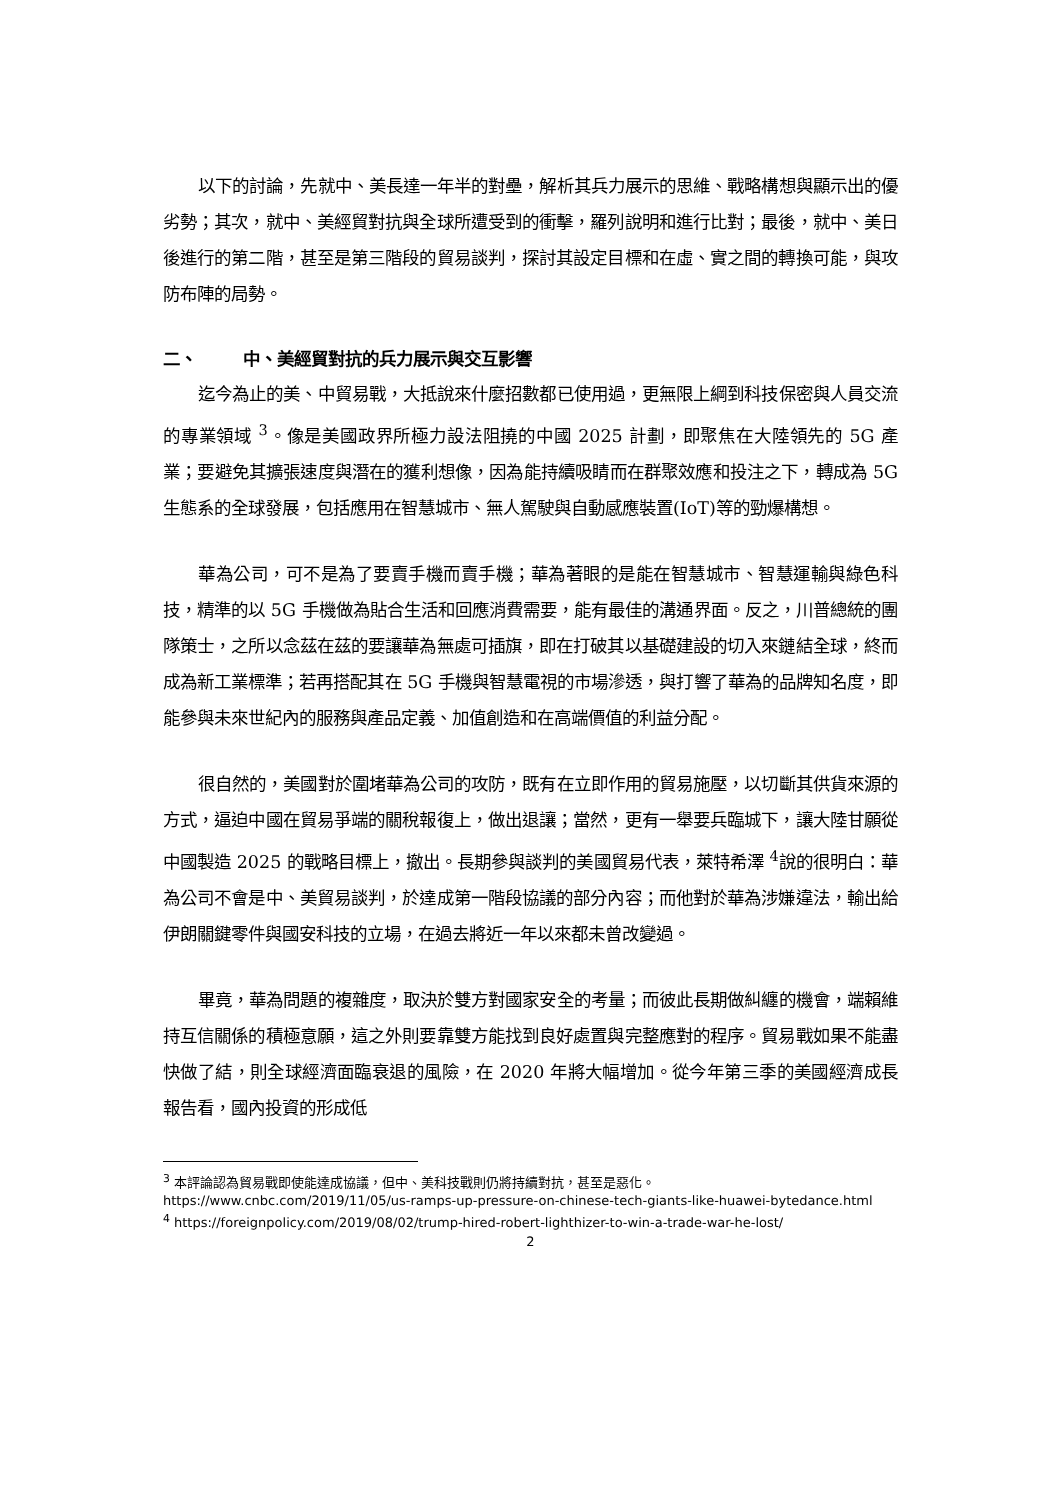以下的討論，先就中、美長達一年半的對壘，解析其兵力展示的思維、戰略構想與顯示出的優劣勢；其次，就中、美經貿對抗與全球所遭受到的衝擊，羅列說明和進行比對；最後，就中、美日後進行的第二階，甚至是第三階段的貿易談判，探討其設定目標和在虛、實之間的轉換可能，與攻防布陣的局勢。
二、 中、美經貿對抗的兵力展示與交互影響
迄今為止的美、中貿易戰，大抵說來什麼招數都已使用過，更無限上綱到科技保密與人員交流的專業領域 <sup>3</sup>。像是美國政界所極力設法阻撓的中國 2025 計劃，即聚焦在大陸領先的 5G 產業；要避免其擴張速度與潛在的獲利想像，因為能持續吸睛而在群聚效應和投注之下，轉成為 5G 生態系的全球發展，包括應用在智慧城市、無人駕駛與自動感應裝置(IoT)等的勁爆構想。
華為公司，可不是為了要賣手機而賣手機；華為著眼的是能在智慧城市、智慧運輸與綠色科技，精準的以 5G 手機做為貼合生活和回應消費需要，能有最佳的溝通界面。反之，川普總統的團隊策士，之所以念茲在茲的要讓華為無處可插旗，即在打破其以基礎建設的切入來鏈結全球，終而成為新工業標準；若再搭配其在 5G 手機與智慧電視的市場滲透，與打響了華為的品牌知名度，即能參與未來世紀內的服務與產品定義、加值創造和在高端價值的利益分配。
很自然的，美國對於圍堵華為公司的攻防，既有在立即作用的貿易施壓，以切斷其供貨來源的方式，逼迫中國在貿易爭端的關稅報復上，做出退讓；當然，更有一舉要兵臨城下，讓大陸甘願從中國製造 2025 的戰略目標上，撤出。長期參與談判的美國貿易代表，萊特希澤 <sup>4</sup>說的很明白：華為公司不會是中、美貿易談判，於達成第一階段協議的部分內容；而他對於華為涉嫌違法，輸出給伊朗關鍵零件與國安科技的立場，在過去將近一年以來都未曾改變過。
畢竟，華為問題的複雜度，取決於雙方對國家安全的考量；而彼此長期做糾纏的機會，端賴維持互信關係的積極意願，這之外則要靠雙方能找到良好處置與完整應對的程序。貿易戰如果不能盡快做了結，則全球經濟面臨衰退的風險，在 2020 年將大幅增加。從今年第三季的美國經濟成長報告看，國內投資的形成低
<sup>3</sup> 本評論認為貿易戰即使能達成協議，但中、美科技戰則仍將持續對抗，甚至是惡化。
https://www.cnbc.com/2019/11/05/us-ramps-up-pressure-on-chinese-tech-giants-like-huawei-bytedance.html
<sup>4</sup> https://foreignpolicy.com/2019/08/02/trump-hired-robert-lighthizer-to-win-a-trade-war-he-lost/
2